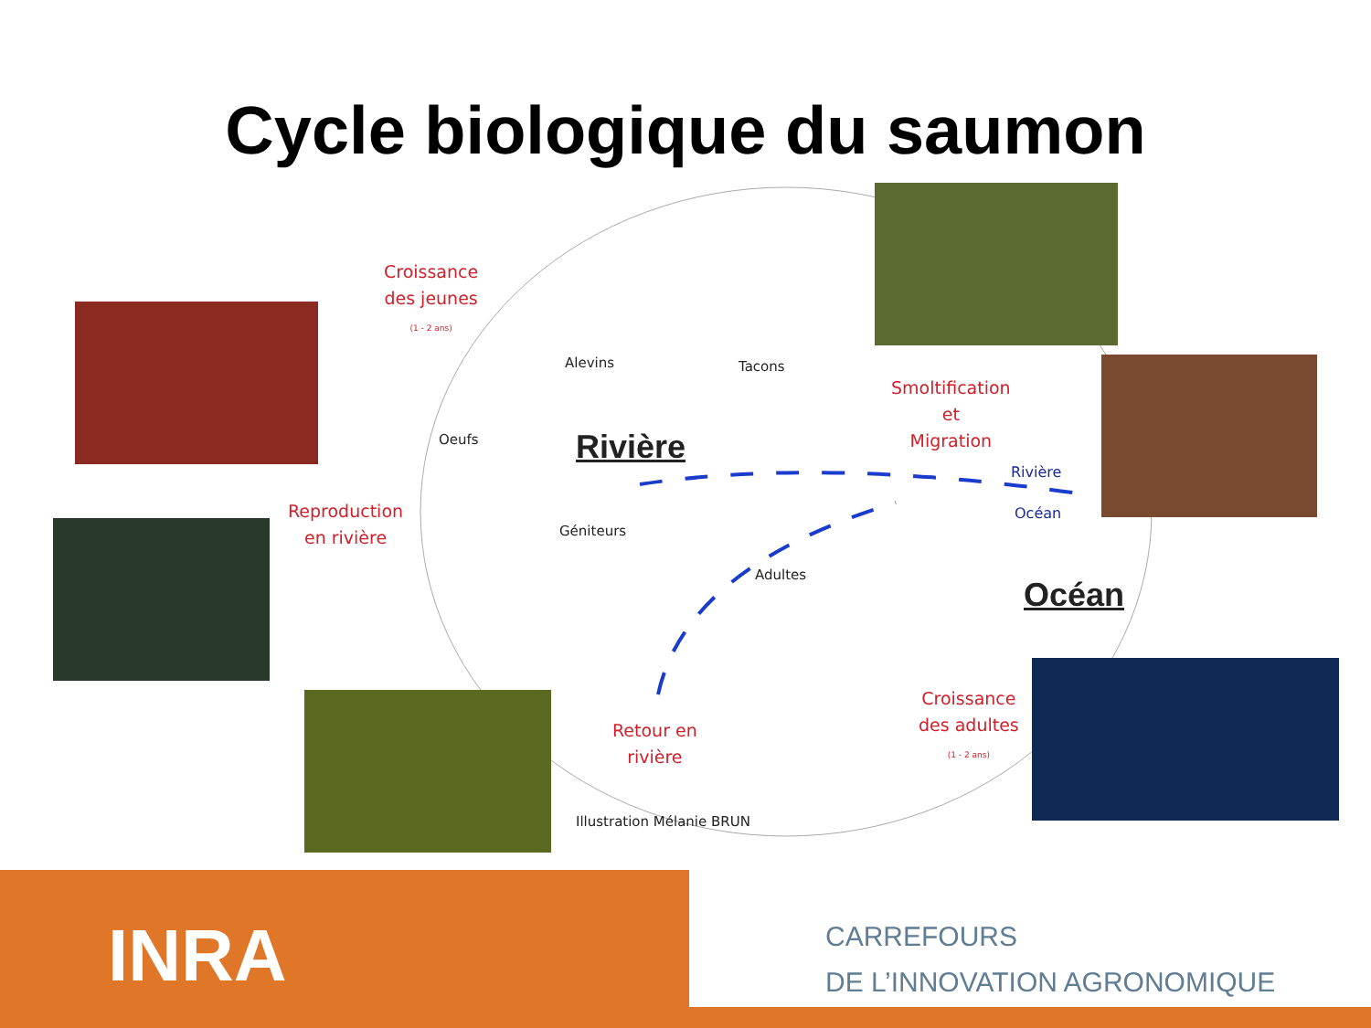Cycle biologique du saumon
Croissance
des jeunes
(1 - 2 ans)
Alevins Tacons
Oeufs Rivière
Smoltification
et
Migration
Rivière
Océan
Reproduction
en rivière
Géniteurs
Adultes
Océan
Croissance
des adultes
(1 - 2 ans)
Retour en
rivière
Illustration Mélanie BRUN
INRA
CARREFOURS
DE L’INNOVATION AGRONOMIQUE